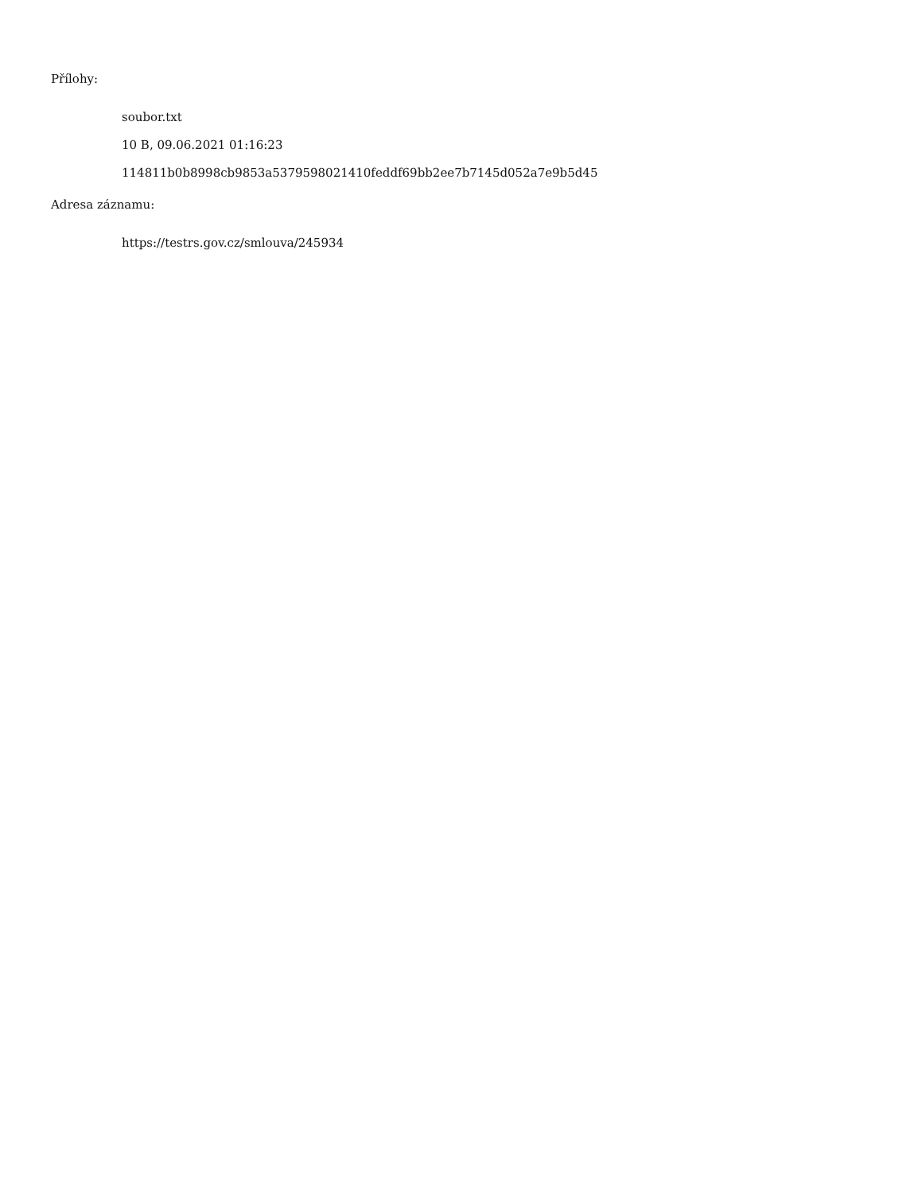Přílohy:
soubor.txt
10 B, 09.06.2021 01:16:23
114811b0b8998cb9853a5379598021410feddf69bb2ee7b7145d052a7e9b5d45
Adresa záznamu:
https://testrs.gov.cz/smlouva/245934